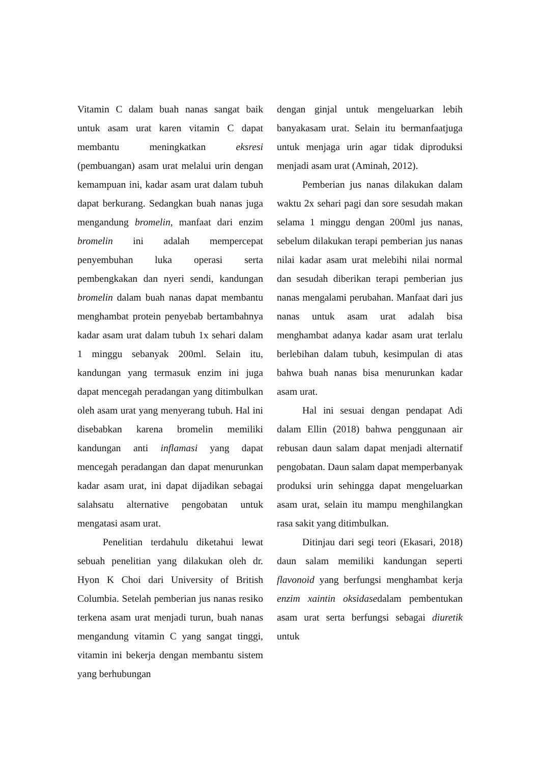Vitamin C dalam buah nanas sangat baik untuk asam urat karen vitamin C dapat membantu meningkatkan eksresi (pembuangan) asam urat melalui urin dengan kemampuan ini, kadar asam urat dalam tubuh dapat berkurang. Sedangkan buah nanas juga mengandung bromelin, manfaat dari enzim bromelin ini adalah mempercepat penyembuhan luka operasi serta pembengkakan dan nyeri sendi, kandungan bromelin dalam buah nanas dapat membantu menghambat protein penyebab bertambahnya kadar asam urat dalam tubuh 1x sehari dalam 1 minggu sebanyak 200ml. Selain itu, kandungan yang termasuk enzim ini juga dapat mencegah peradangan yang ditimbulkan oleh asam urat yang menyerang tubuh. Hal ini disebabkan karena bromelin memiliki kandungan anti inflamasi yang dapat mencegah peradangan dan dapat menurunkan kadar asam urat, ini dapat dijadikan sebagai salahsatu alternative pengobatan untuk mengatasi asam urat.
Penelitian terdahulu diketahui lewat sebuah penelitian yang dilakukan oleh dr. Hyon K Choi dari University of British Columbia. Setelah pemberian jus nanas resiko terkena asam urat menjadi turun, buah nanas mengandung vitamin C yang sangat tinggi, vitamin ini bekerja dengan membantu sistem yang berhubungan
dengan ginjal untuk mengeluarkan lebih banyakasam urat. Selain itu bermanfaatjuga untuk menjaga urin agar tidak diproduksi menjadi asam urat (Aminah, 2012).
Pemberian jus nanas dilakukan dalam waktu 2x sehari pagi dan sore sesudah makan selama 1 minggu dengan 200ml jus nanas, sebelum dilakukan terapi pemberian jus nanas nilai kadar asam urat melebihi nilai normal dan sesudah diberikan terapi pemberian jus nanas mengalami perubahan. Manfaat dari jus nanas untuk asam urat adalah bisa menghambat adanya kadar asam urat terlalu berlebihan dalam tubuh, kesimpulan di atas bahwa buah nanas bisa menurunkan kadar asam urat.
Hal ini sesuai dengan pendapat Adi dalam Ellin (2018) bahwa penggunaan air rebusan daun salam dapat menjadi alternatif pengobatan. Daun salam dapat memperbanyak produksi urin sehingga dapat mengeluarkan asam urat, selain itu mampu menghilangkan rasa sakit yang ditimbulkan.
Ditinjau dari segi teori (Ekasari, 2018) daun salam memiliki kandungan seperti flavonoid yang berfungsi menghambat kerja enzim xaintin oksidasedalam pembentukan asam urat serta berfungsi sebagai diuretik untuk